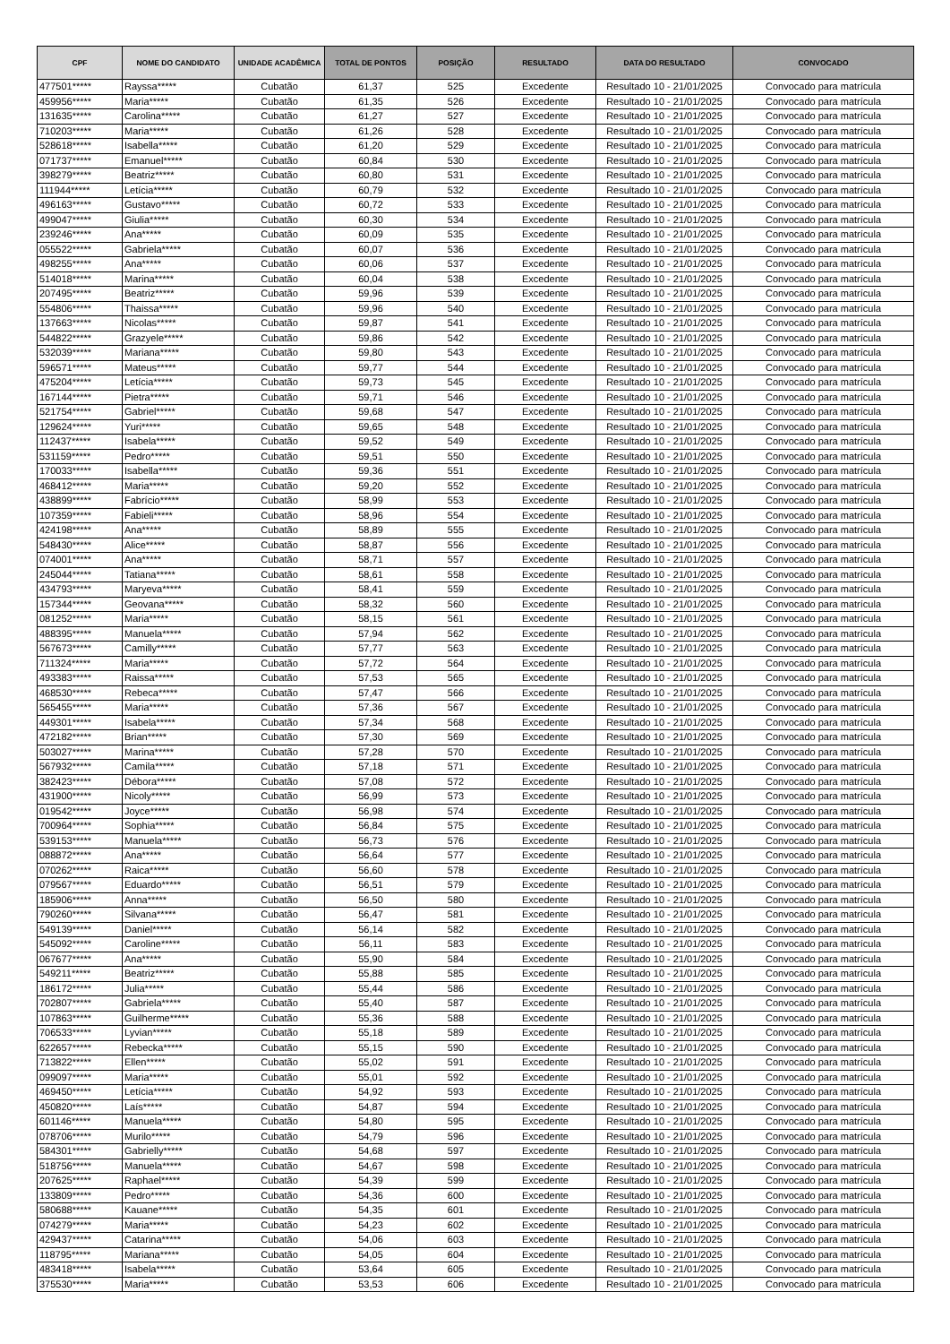| CPF | NOME DO CANDIDATO | UNIDADE ACADÊMICA | TOTAL DE PONTOS | POSIÇÃO | RESULTADO | DATA DO RESULTADO | CONVOCADO |
| --- | --- | --- | --- | --- | --- | --- | --- |
| 477501***** | Rayssa***** | Cubatão | 61,37 | 525 | Excedente | Resultado 10 - 21/01/2025 | Convocado para matrícula |
| 459956***** | Maria***** | Cubatão | 61,35 | 526 | Excedente | Resultado 10 - 21/01/2025 | Convocado para matrícula |
| 131635***** | Carolina***** | Cubatão | 61,27 | 527 | Excedente | Resultado 10 - 21/01/2025 | Convocado para matrícula |
| 710203***** | Maria***** | Cubatão | 61,26 | 528 | Excedente | Resultado 10 - 21/01/2025 | Convocado para matrícula |
| 528618***** | Isabella***** | Cubatão | 61,20 | 529 | Excedente | Resultado 10 - 21/01/2025 | Convocado para matrícula |
| 071737***** | Emanuel***** | Cubatão | 60,84 | 530 | Excedente | Resultado 10 - 21/01/2025 | Convocado para matrícula |
| 398279***** | Beatriz***** | Cubatão | 60,80 | 531 | Excedente | Resultado 10 - 21/01/2025 | Convocado para matrícula |
| 111944***** | Letícia***** | Cubatão | 60,79 | 532 | Excedente | Resultado 10 - 21/01/2025 | Convocado para matrícula |
| 496163***** | Gustavo***** | Cubatão | 60,72 | 533 | Excedente | Resultado 10 - 21/01/2025 | Convocado para matrícula |
| 499047***** | Giulia***** | Cubatão | 60,30 | 534 | Excedente | Resultado 10 - 21/01/2025 | Convocado para matrícula |
| 239246***** | Ana***** | Cubatão | 60,09 | 535 | Excedente | Resultado 10 - 21/01/2025 | Convocado para matrícula |
| 055522***** | Gabriela***** | Cubatão | 60,07 | 536 | Excedente | Resultado 10 - 21/01/2025 | Convocado para matrícula |
| 498255***** | Ana***** | Cubatão | 60,06 | 537 | Excedente | Resultado 10 - 21/01/2025 | Convocado para matrícula |
| 514018***** | Marina***** | Cubatão | 60,04 | 538 | Excedente | Resultado 10 - 21/01/2025 | Convocado para matrícula |
| 207495***** | Beatriz***** | Cubatão | 59,96 | 539 | Excedente | Resultado 10 - 21/01/2025 | Convocado para matrícula |
| 554806***** | Thaissa***** | Cubatão | 59,96 | 540 | Excedente | Resultado 10 - 21/01/2025 | Convocado para matrícula |
| 137663***** | Nicolas***** | Cubatão | 59,87 | 541 | Excedente | Resultado 10 - 21/01/2025 | Convocado para matrícula |
| 544822***** | Grazyele***** | Cubatão | 59,86 | 542 | Excedente | Resultado 10 - 21/01/2025 | Convocado para matrícula |
| 532039***** | Mariana***** | Cubatão | 59,80 | 543 | Excedente | Resultado 10 - 21/01/2025 | Convocado para matrícula |
| 596571***** | Mateus***** | Cubatão | 59,77 | 544 | Excedente | Resultado 10 - 21/01/2025 | Convocado para matrícula |
| 475204***** | Letícia***** | Cubatão | 59,73 | 545 | Excedente | Resultado 10 - 21/01/2025 | Convocado para matrícula |
| 167144***** | Pietra***** | Cubatão | 59,71 | 546 | Excedente | Resultado 10 - 21/01/2025 | Convocado para matrícula |
| 521754***** | Gabriel***** | Cubatão | 59,68 | 547 | Excedente | Resultado 10 - 21/01/2025 | Convocado para matrícula |
| 129624***** | Yuri***** | Cubatão | 59,65 | 548 | Excedente | Resultado 10 - 21/01/2025 | Convocado para matrícula |
| 112437***** | Isabela***** | Cubatão | 59,52 | 549 | Excedente | Resultado 10 - 21/01/2025 | Convocado para matrícula |
| 531159***** | Pedro***** | Cubatão | 59,51 | 550 | Excedente | Resultado 10 - 21/01/2025 | Convocado para matrícula |
| 170033***** | Isabella***** | Cubatão | 59,36 | 551 | Excedente | Resultado 10 - 21/01/2025 | Convocado para matrícula |
| 468412***** | Maria***** | Cubatão | 59,20 | 552 | Excedente | Resultado 10 - 21/01/2025 | Convocado para matrícula |
| 438899***** | Fabrício***** | Cubatão | 58,99 | 553 | Excedente | Resultado 10 - 21/01/2025 | Convocado para matrícula |
| 107359***** | Fabieli***** | Cubatão | 58,96 | 554 | Excedente | Resultado 10 - 21/01/2025 | Convocado para matrícula |
| 424198***** | Ana***** | Cubatão | 58,89 | 555 | Excedente | Resultado 10 - 21/01/2025 | Convocado para matrícula |
| 548430***** | Alice***** | Cubatão | 58,87 | 556 | Excedente | Resultado 10 - 21/01/2025 | Convocado para matrícula |
| 074001***** | Ana***** | Cubatão | 58,71 | 557 | Excedente | Resultado 10 - 21/01/2025 | Convocado para matrícula |
| 245044***** | Tatiana***** | Cubatão | 58,61 | 558 | Excedente | Resultado 10 - 21/01/2025 | Convocado para matrícula |
| 434793***** | Maryeva***** | Cubatão | 58,41 | 559 | Excedente | Resultado 10 - 21/01/2025 | Convocado para matrícula |
| 157344***** | Geovana***** | Cubatão | 58,32 | 560 | Excedente | Resultado 10 - 21/01/2025 | Convocado para matrícula |
| 081252***** | Maria***** | Cubatão | 58,15 | 561 | Excedente | Resultado 10 - 21/01/2025 | Convocado para matrícula |
| 488395***** | Manuela***** | Cubatão | 57,94 | 562 | Excedente | Resultado 10 - 21/01/2025 | Convocado para matrícula |
| 567673***** | Camilly***** | Cubatão | 57,77 | 563 | Excedente | Resultado 10 - 21/01/2025 | Convocado para matrícula |
| 711324***** | Maria***** | Cubatão | 57,72 | 564 | Excedente | Resultado 10 - 21/01/2025 | Convocado para matrícula |
| 493383***** | Raissa***** | Cubatão | 57,53 | 565 | Excedente | Resultado 10 - 21/01/2025 | Convocado para matrícula |
| 468530***** | Rebeca***** | Cubatão | 57,47 | 566 | Excedente | Resultado 10 - 21/01/2025 | Convocado para matrícula |
| 565455***** | Maria***** | Cubatão | 57,36 | 567 | Excedente | Resultado 10 - 21/01/2025 | Convocado para matrícula |
| 449301***** | Isabela***** | Cubatão | 57,34 | 568 | Excedente | Resultado 10 - 21/01/2025 | Convocado para matrícula |
| 472182***** | Brian***** | Cubatão | 57,30 | 569 | Excedente | Resultado 10 - 21/01/2025 | Convocado para matrícula |
| 503027***** | Marina***** | Cubatão | 57,28 | 570 | Excedente | Resultado 10 - 21/01/2025 | Convocado para matrícula |
| 567932***** | Camila***** | Cubatão | 57,18 | 571 | Excedente | Resultado 10 - 21/01/2025 | Convocado para matrícula |
| 382423***** | Débora***** | Cubatão | 57,08 | 572 | Excedente | Resultado 10 - 21/01/2025 | Convocado para matrícula |
| 431900***** | Nicoly***** | Cubatão | 56,99 | 573 | Excedente | Resultado 10 - 21/01/2025 | Convocado para matrícula |
| 019542***** | Joyce***** | Cubatão | 56,98 | 574 | Excedente | Resultado 10 - 21/01/2025 | Convocado para matrícula |
| 700964***** | Sophia***** | Cubatão | 56,84 | 575 | Excedente | Resultado 10 - 21/01/2025 | Convocado para matrícula |
| 539153***** | Manuela***** | Cubatão | 56,73 | 576 | Excedente | Resultado 10 - 21/01/2025 | Convocado para matrícula |
| 088872***** | Ana***** | Cubatão | 56,64 | 577 | Excedente | Resultado 10 - 21/01/2025 | Convocado para matrícula |
| 070262***** | Raica***** | Cubatão | 56,60 | 578 | Excedente | Resultado 10 - 21/01/2025 | Convocado para matrícula |
| 079567***** | Eduardo***** | Cubatão | 56,51 | 579 | Excedente | Resultado 10 - 21/01/2025 | Convocado para matrícula |
| 185906***** | Anna***** | Cubatão | 56,50 | 580 | Excedente | Resultado 10 - 21/01/2025 | Convocado para matrícula |
| 790260***** | Silvana***** | Cubatão | 56,47 | 581 | Excedente | Resultado 10 - 21/01/2025 | Convocado para matrícula |
| 549139***** | Daniel***** | Cubatão | 56,14 | 582 | Excedente | Resultado 10 - 21/01/2025 | Convocado para matrícula |
| 545092***** | Caroline***** | Cubatão | 56,11 | 583 | Excedente | Resultado 10 - 21/01/2025 | Convocado para matrícula |
| 067677***** | Ana***** | Cubatão | 55,90 | 584 | Excedente | Resultado 10 - 21/01/2025 | Convocado para matrícula |
| 549211***** | Beatriz***** | Cubatão | 55,88 | 585 | Excedente | Resultado 10 - 21/01/2025 | Convocado para matrícula |
| 186172***** | Julia***** | Cubatão | 55,44 | 586 | Excedente | Resultado 10 - 21/01/2025 | Convocado para matrícula |
| 702807***** | Gabriela***** | Cubatão | 55,40 | 587 | Excedente | Resultado 10 - 21/01/2025 | Convocado para matrícula |
| 107863***** | Guilherme***** | Cubatão | 55,36 | 588 | Excedente | Resultado 10 - 21/01/2025 | Convocado para matrícula |
| 706533***** | Lyvian***** | Cubatão | 55,18 | 589 | Excedente | Resultado 10 - 21/01/2025 | Convocado para matrícula |
| 622657***** | Rebecka***** | Cubatão | 55,15 | 590 | Excedente | Resultado 10 - 21/01/2025 | Convocado para matrícula |
| 713822***** | Ellen***** | Cubatão | 55,02 | 591 | Excedente | Resultado 10 - 21/01/2025 | Convocado para matrícula |
| 099097***** | Maria***** | Cubatão | 55,01 | 592 | Excedente | Resultado 10 - 21/01/2025 | Convocado para matrícula |
| 469450***** | Letícia***** | Cubatão | 54,92 | 593 | Excedente | Resultado 10 - 21/01/2025 | Convocado para matrícula |
| 450820***** | Laís***** | Cubatão | 54,87 | 594 | Excedente | Resultado 10 - 21/01/2025 | Convocado para matrícula |
| 601146***** | Manuela***** | Cubatão | 54,80 | 595 | Excedente | Resultado 10 - 21/01/2025 | Convocado para matrícula |
| 078706***** | Murilo***** | Cubatão | 54,79 | 596 | Excedente | Resultado 10 - 21/01/2025 | Convocado para matrícula |
| 584301***** | Gabrielly***** | Cubatão | 54,68 | 597 | Excedente | Resultado 10 - 21/01/2025 | Convocado para matrícula |
| 518756***** | Manuela***** | Cubatão | 54,67 | 598 | Excedente | Resultado 10 - 21/01/2025 | Convocado para matrícula |
| 207625***** | Raphael***** | Cubatão | 54,39 | 599 | Excedente | Resultado 10 - 21/01/2025 | Convocado para matrícula |
| 133809***** | Pedro***** | Cubatão | 54,36 | 600 | Excedente | Resultado 10 - 21/01/2025 | Convocado para matrícula |
| 580688***** | Kauane***** | Cubatão | 54,35 | 601 | Excedente | Resultado 10 - 21/01/2025 | Convocado para matrícula |
| 074279***** | Maria***** | Cubatão | 54,23 | 602 | Excedente | Resultado 10 - 21/01/2025 | Convocado para matrícula |
| 429437***** | Catarina***** | Cubatão | 54,06 | 603 | Excedente | Resultado 10 - 21/01/2025 | Convocado para matrícula |
| 118795***** | Mariana***** | Cubatão | 54,05 | 604 | Excedente | Resultado 10 - 21/01/2025 | Convocado para matrícula |
| 483418***** | Isabela***** | Cubatão | 53,64 | 605 | Excedente | Resultado 10 - 21/01/2025 | Convocado para matrícula |
| 375530***** | Maria***** | Cubatão | 53,53 | 606 | Excedente | Resultado 10 - 21/01/2025 | Convocado para matrícula |